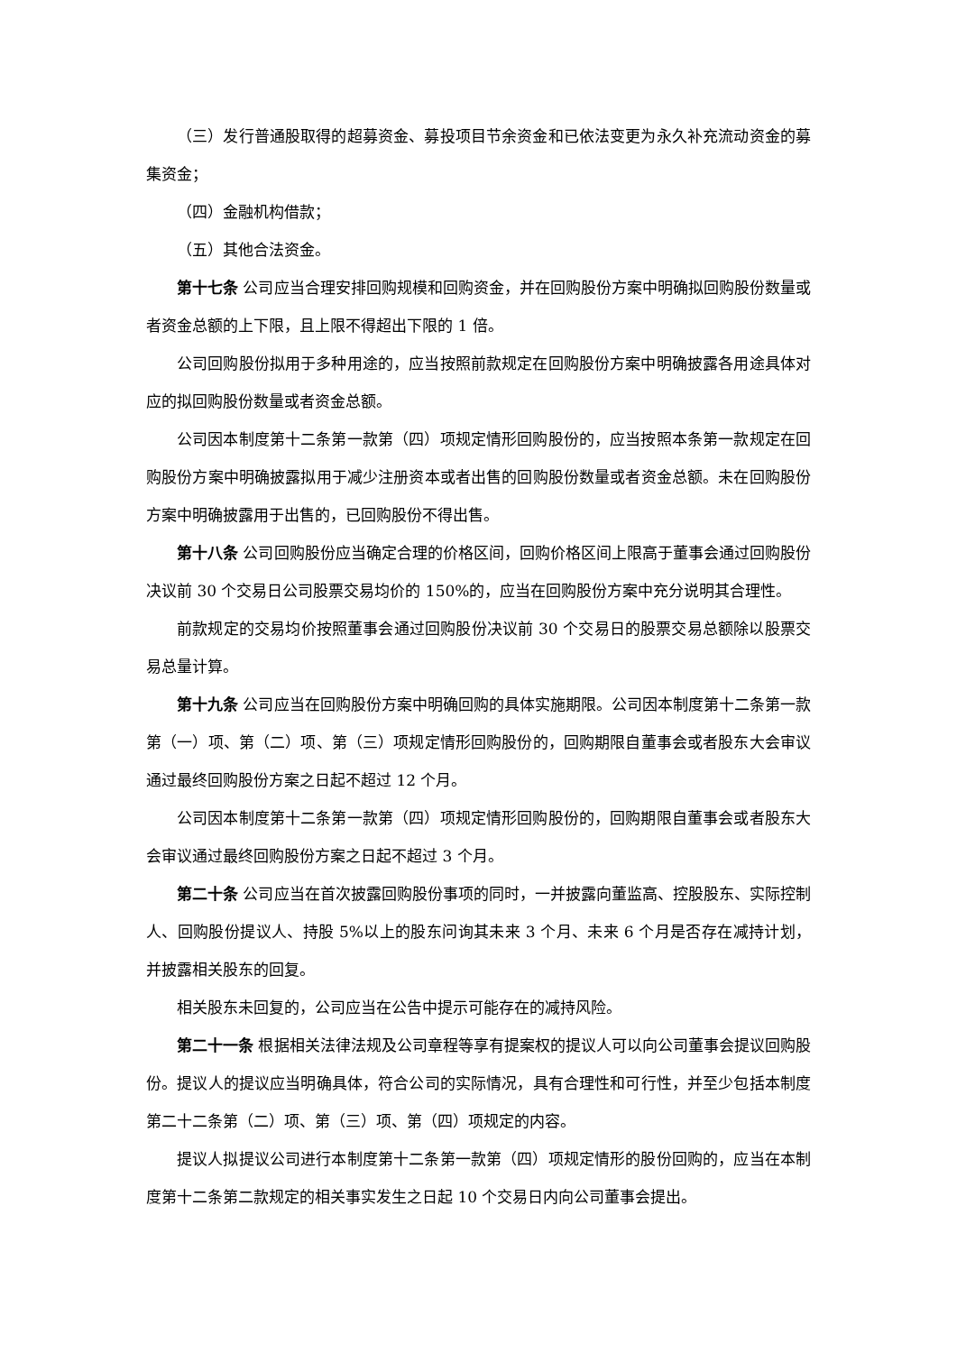（三）发行普通股取得的超募资金、募投项目节余资金和已依法变更为永久补充流动资金的募集资金；
（四）金融机构借款；
（五）其他合法资金。
第十七条 公司应当合理安排回购规模和回购资金，并在回购股份方案中明确拟回购股份数量或者资金总额的上下限，且上限不得超出下限的 1 倍。
公司回购股份拟用于多种用途的，应当按照前款规定在回购股份方案中明确披露各用途具体对应的拟回购股份数量或者资金总额。
公司因本制度第十二条第一款第（四）项规定情形回购股份的，应当按照本条第一款规定在回购股份方案中明确披露拟用于减少注册资本或者出售的回购股份数量或者资金总额。未在回购股份方案中明确披露用于出售的，已回购股份不得出售。
第十八条 公司回购股份应当确定合理的价格区间，回购价格区间上限高于董事会通过回购股份决议前 30 个交易日公司股票交易均价的 150%的，应当在回购股份方案中充分说明其合理性。
前款规定的交易均价按照董事会通过回购股份决议前 30 个交易日的股票交易总额除以股票交易总量计算。
第十九条 公司应当在回购股份方案中明确回购的具体实施期限。公司因本制度第十二条第一款第（一）项、第（二）项、第（三）项规定情形回购股份的，回购期限自董事会或者股东大会审议通过最终回购股份方案之日起不超过 12 个月。
公司因本制度第十二条第一款第（四）项规定情形回购股份的，回购期限自董事会或者股东大会审议通过最终回购股份方案之日起不超过 3 个月。
第二十条 公司应当在首次披露回购股份事项的同时，一并披露向董监高、控股股东、实际控制人、回购股份提议人、持股 5%以上的股东问询其未来 3 个月、未来 6 个月是否存在减持计划，并披露相关股东的回复。
相关股东未回复的，公司应当在公告中提示可能存在的减持风险。
第二十一条 根据相关法律法规及公司章程等享有提案权的提议人可以向公司董事会提议回购股份。提议人的提议应当明确具体，符合公司的实际情况，具有合理性和可行性，并至少包括本制度第二十二条第（二）项、第（三）项、第（四）项规定的内容。
提议人拟提议公司进行本制度第十二条第一款第（四）项规定情形的股份回购的，应当在本制度第十二条第二款规定的相关事实发生之日起 10 个交易日内向公司董事会提出。